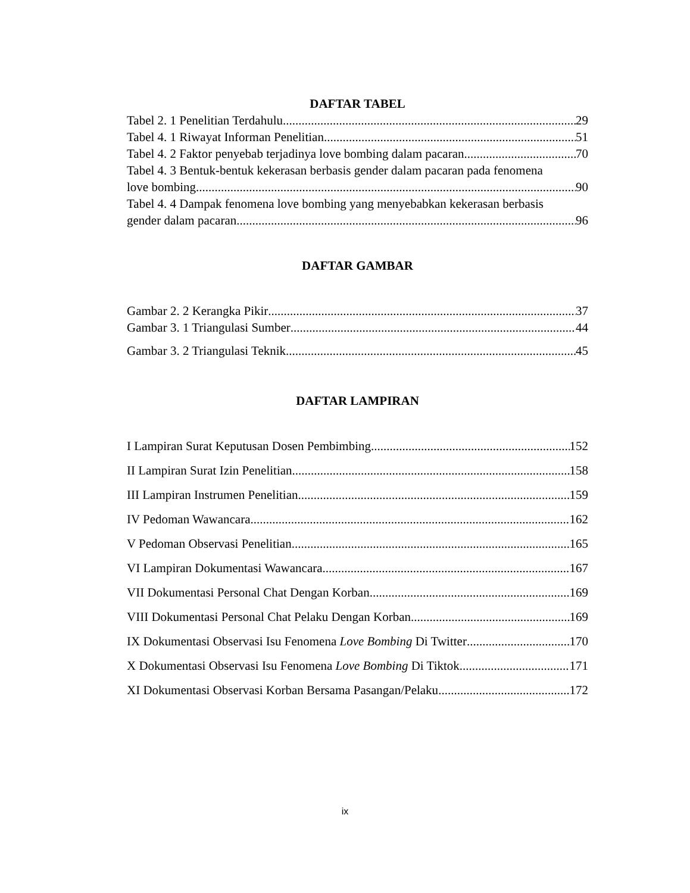DAFTAR TABEL
Tabel 2. 1 Penelitian Terdahulu 29
Tabel 4. 1 Riwayat Informan Penelitian 51
Tabel 4. 2 Faktor penyebab terjadinya love bombing dalam pacaran 70
Tabel 4. 3 Bentuk-bentuk kekerasan berbasis gender dalam pacaran pada fenomena
love bombing 90
Tabel 4. 4 Dampak fenomena love bombing yang menyebabkan kekerasan berbasis
gender dalam pacaran 96
DAFTAR GAMBAR
Gambar 2. 2 Kerangka Pikir 37
Gambar 3. 1 Triangulasi Sumber 44
Gambar 3. 2 Triangulasi Teknik 45
DAFTAR LAMPIRAN
I Lampiran Surat Keputusan Dosen Pembimbing 152
II Lampiran Surat Izin Penelitian 158
III Lampiran Instrumen Penelitian 159
IV Pedoman Wawancara 162
V Pedoman Observasi Penelitian 165
VI Lampiran Dokumentasi Wawancara 167
VII Dokumentasi Personal Chat Dengan Korban 169
VIII Dokumentasi Personal Chat Pelaku Dengan Korban 169
IX Dokumentasi Observasi Isu Fenomena Love Bombing Di Twitter 170
X Dokumentasi Observasi Isu Fenomena Love Bombing Di Tiktok 171
XI Dokumentasi Observasi Korban Bersama Pasangan/Pelaku 172
ix